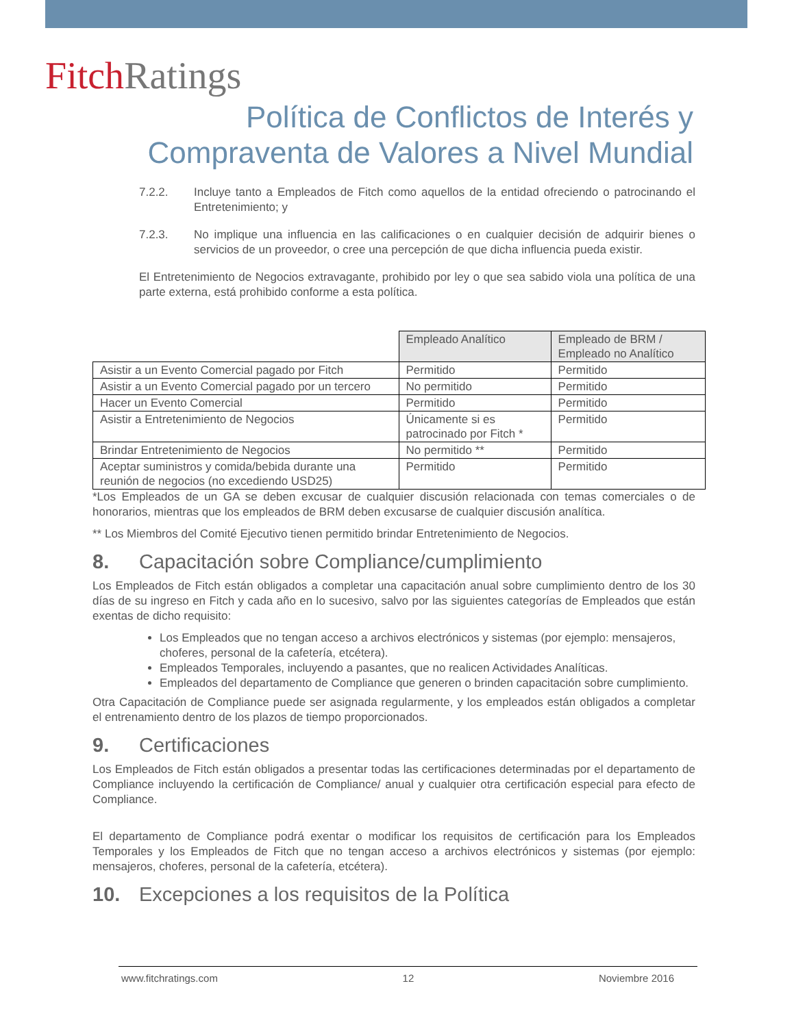Fitch Ratings
Política de Conflictos de Interés y
Compraventa de Valores a Nivel Mundial
7.2.2. Incluye tanto a Empleados de Fitch como aquellos de la entidad ofreciendo o patrocinando el Entretenimiento; y
7.2.3. No implique una influencia en las calificaciones o en cualquier decisión de adquirir bienes o servicios de un proveedor, o cree una percepción de que dicha influencia pueda existir.
El Entretenimiento de Negocios extravagante, prohibido por ley o que sea sabido viola una política de una parte externa, está prohibido conforme a esta política.
| | Empleado Analítico | Empleado de BRM / Empleado no Analítico |
| Asistir a un Evento Comercial pagado por Fitch | Permitido | Permitido |
| Asistir a un Evento Comercial pagado por un tercero | No permitido | Permitido |
| Hacer un Evento Comercial | Permitido | Permitido |
| Asistir a Entretenimiento de Negocios | Únicamente si es patrocinado por Fitch * | Permitido |
| Brindar Entretenimiento de Negocios | No permitido ** | Permitido |
| Aceptar suministros y comida/bebida durante una reunión de negocios (no excediendo USD25) | Permitido | Permitido |
*Los Empleados de un GA se deben excusar de cualquier discusión relacionada con temas comerciales o de honorarios, mientras que los empleados de BRM deben excusarse de cualquier discusión analítica.
** Los Miembros del Comité Ejecutivo tienen permitido brindar Entretenimiento de Negocios.
8. Capacitación sobre Compliance/cumplimiento
Los Empleados de Fitch están obligados a completar una capacitación anual sobre cumplimiento dentro de los 30 días de su ingreso en Fitch y cada año en lo sucesivo, salvo por las siguientes categorías de Empleados que están exentas de dicho requisito:
Los Empleados que no tengan acceso a archivos electrónicos y sistemas (por ejemplo: mensajeros, choferes, personal de la cafetería, etcétera).
Empleados Temporales, incluyendo a pasantes, que no realicen Actividades Analíticas.
Empleados del departamento de Compliance que generen o brinden capacitación sobre cumplimiento.
Otra Capacitación de Compliance puede ser asignada regularmente, y los empleados están obligados a completar el entrenamiento dentro de los plazos de tiempo proporcionados.
9. Certificaciones
Los Empleados de Fitch están obligados a presentar todas las certificaciones determinadas por el departamento de Compliance incluyendo la certificación de Compliance/ anual y cualquier otra certificación especial para efecto de Compliance.
El departamento de Compliance podrá exentar o modificar los requisitos de certificación para los Empleados Temporales y los Empleados de Fitch que no tengan acceso a archivos electrónicos y sistemas (por ejemplo: mensajeros, choferes, personal de la cafetería, etcétera).
10. Excepciones a los requisitos de la Política
www.fitchratings.com 12 Noviembre 2016